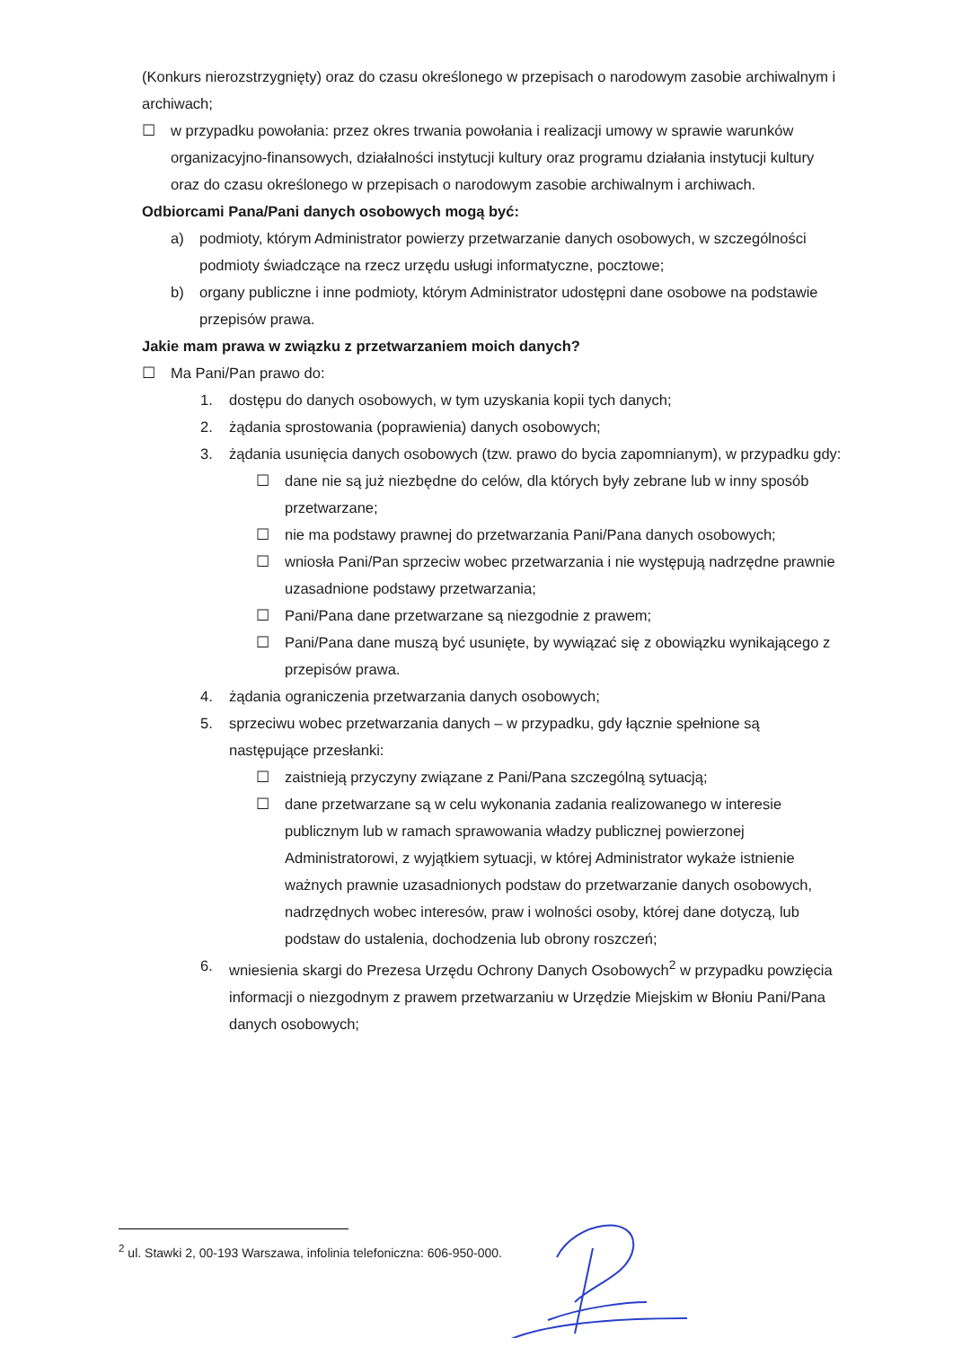(Konkurs nierozstrzygnięty) oraz do czasu określonego w przepisach o narodowym zasobie archiwalnym i archiwach;
☐ w przypadku powołania: przez okres trwania powołania i realizacji umowy w sprawie warunków organizacyjno-finansowych, działalności instytucji kultury oraz programu działania instytucji kultury oraz do czasu określonego w przepisach o narodowym zasobie archiwalnym i archiwach.
Odbiorcami Pana/Pani danych osobowych mogą być:
a) podmioty, którym Administrator powierzy przetwarzanie danych osobowych, w szczególności podmioty świadczące na rzecz urzędu usługi informatyczne, pocztowe;
b) organy publiczne i inne podmioty, którym Administrator udostępni dane osobowe na podstawie przepisów prawa.
Jakie mam prawa w związku z przetwarzaniem moich danych?
☐ Ma Pani/Pan prawo do:
1. dostępu do danych osobowych, w tym uzyskania kopii tych danych;
2. żądania sprostowania (poprawienia) danych osobowych;
3. żądania usunięcia danych osobowych (tzw. prawo do bycia zapomnianym), w przypadku gdy:
☐ dane nie są już niezbędne do celów, dla których były zebrane lub w inny sposób przetwarzane;
☐ nie ma podstawy prawnej do przetwarzania Pani/Pana danych osobowych;
☐ wniosła Pani/Pan sprzeciw wobec przetwarzania i nie występują nadrzędne prawnie uzasadnione podstawy przetwarzania;
☐ Pani/Pana dane przetwarzane są niezgodnie z prawem;
☐ Pani/Pana dane muszą być usunięte, by wywiązać się z obowiązku wynikającego z przepisów prawa.
4. żądania ograniczenia przetwarzania danych osobowych;
5. sprzeciwu wobec przetwarzania danych – w przypadku, gdy łącznie spełnione są następujące przesłanki:
☐ zaistnieją przyczyny związane z Pani/Pana szczególną sytuacją;
☐ dane przetwarzane są w celu wykonania zadania realizowanego w interesie publicznym lub w ramach sprawowania władzy publicznej powierzonej Administratorowi, z wyjątkiem sytuacji, w której Administrator wykaże istnienie ważnych prawnie uzasadnionych podstaw do przetwarzanie danych osobowych, nadrzędnych wobec interesów, praw i wolności osoby, której dane dotyczą, lub podstaw do ustalenia, dochodzenia lub obrony roszczeń;
6. wniesienia skargi do Prezesa Urzędu Ochrony Danych Osobowych<sup>2</sup> w przypadku powzięcia informacji o niezgodnym z prawem przetwarzaniu w Urzędzie Miejskim w Błoniu Pani/Pana danych osobowych;
<sup>2</sup> ul. Stawki 2, 00-193 Warszawa, infolinia telefoniczna: 606-950-000.